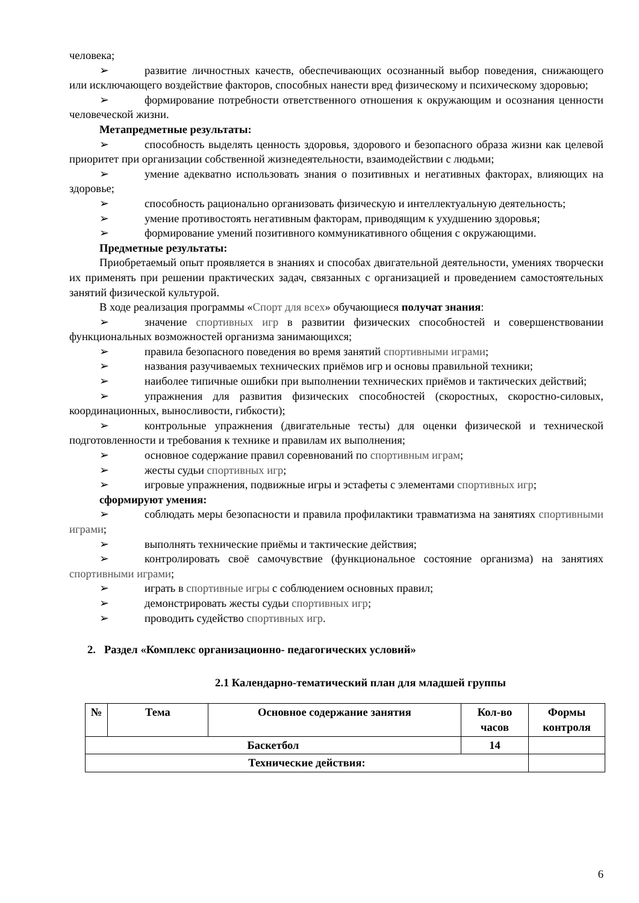человека;
➢ развитие личностных качеств, обеспечивающих осознанный выбор поведения, снижающего или исключающего воздействие факторов, способных нанести вред физическому и психическому здоровью;
➢ формирование потребности ответственного отношения к окружающим и осознания ценности человеческой жизни.
Метапредметные результаты:
➢ способность выделять ценность здоровья, здорового и безопасного образа жизни как целевой приоритет при организации собственной жизнедеятельности, взаимодействии с людьми;
➢ умение адекватно использовать знания о позитивных и негативных факторах, влияющих на здоровье;
➢ способность рационально организовать физическую и интеллектуальную деятельность;
➢ умение противостоять негативным факторам, приводящим к ухудшению здоровья;
➢ формирование умений позитивного коммуникативного общения с окружающими.
Предметные результаты:
Приобретаемый опыт проявляется в знаниях и способах двигательной деятельности, умениях творчески их применять при решении практических задач, связанных с организацией и проведением самостоятельных занятий физической культурой.
В ходе реализация программы «Спорт для всех» обучающиеся получат знания:
➢ значение спортивных игр в развитии физических способностей и совершенствовании функциональных возможностей организма занимающихся;
➢ правила безопасного поведения во время занятий спортивными играми;
➢ названия разучиваемых технических приёмов игр и основы правильной техники;
➢ наиболее типичные ошибки при выполнении технических приёмов и тактических действий;
➢ упражнения для развития физических способностей (скоростных, скоростно-силовых, координационных, выносливости, гибкости);
➢ контрольные упражнения (двигательные тесты) для оценки физической и технической подготовленности и требования к технике и правилам их выполнения;
➢ основное содержание правил соревнований по спортивным играм;
➢ жесты судьи спортивных игр;
➢ игровые упражнения, подвижные игры и эстафеты с элементами спортивных игр;
сформируют умения:
➢ соблюдать меры безопасности и правила профилактики травматизма на занятиях спортивными играми;
➢ выполнять технические приёмы и тактические действия;
➢ контролировать своё самочувствие (функциональное состояние организма) на занятиях спортивными играми;
➢ играть в спортивные игры с соблюдением основных правил;
➢ демонстрировать жесты судьи спортивных игр;
➢ проводить судейство спортивных игр.
2. Раздел «Комплекс организационно- педагогических условий»
2.1 Календарно-тематический план для младшей группы
| № | Тема | Основное содержание занятия | Кол-во часов | Формы контроля |
| --- | --- | --- | --- | --- |
| Баскетбол | | | 14 | |
| Технические действия: | | | | |
6